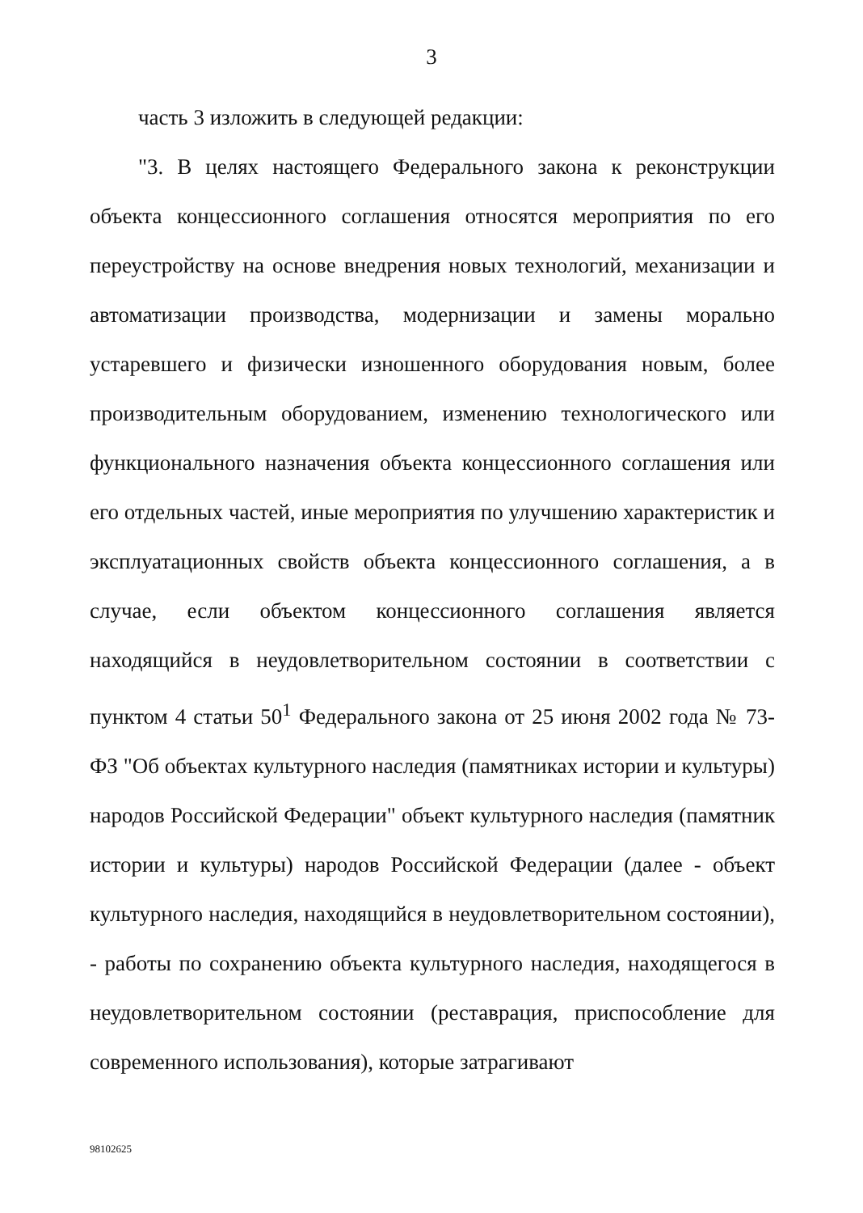3
часть 3 изложить в следующей редакции:
"3. В целях настоящего Федерального закона к реконструкции объекта концессионного соглашения относятся мероприятия по его переустройству на основе внедрения новых технологий, механизации и автоматизации производства, модернизации и замены морально устаревшего и физически изношенного оборудования новым, более производительным оборудованием, изменению технологического или функционального назначения объекта концессионного соглашения или его отдельных частей, иные мероприятия по улучшению характеристик и эксплуатационных свойств объекта концессионного соглашения, а в случае, если объектом концессионного соглашения является находящийся в неудовлетворительном состоянии в соответствии с пунктом 4 статьи 50<sup>1</sup> Федерального закона от 25 июня 2002 года № 73-ФЗ "Об объектах культурного наследия (памятниках истории и культуры) народов Российской Федерации" объект культурного наследия (памятник истории и культуры) народов Российской Федерации (далее - объект культурного наследия, находящийся в неудовлетворительном состоянии), - работы по сохранению объекта культурного наследия, находящегося в неудовлетворительном состоянии (реставрация, приспособление для современного использования), которые затрагивают
98102625